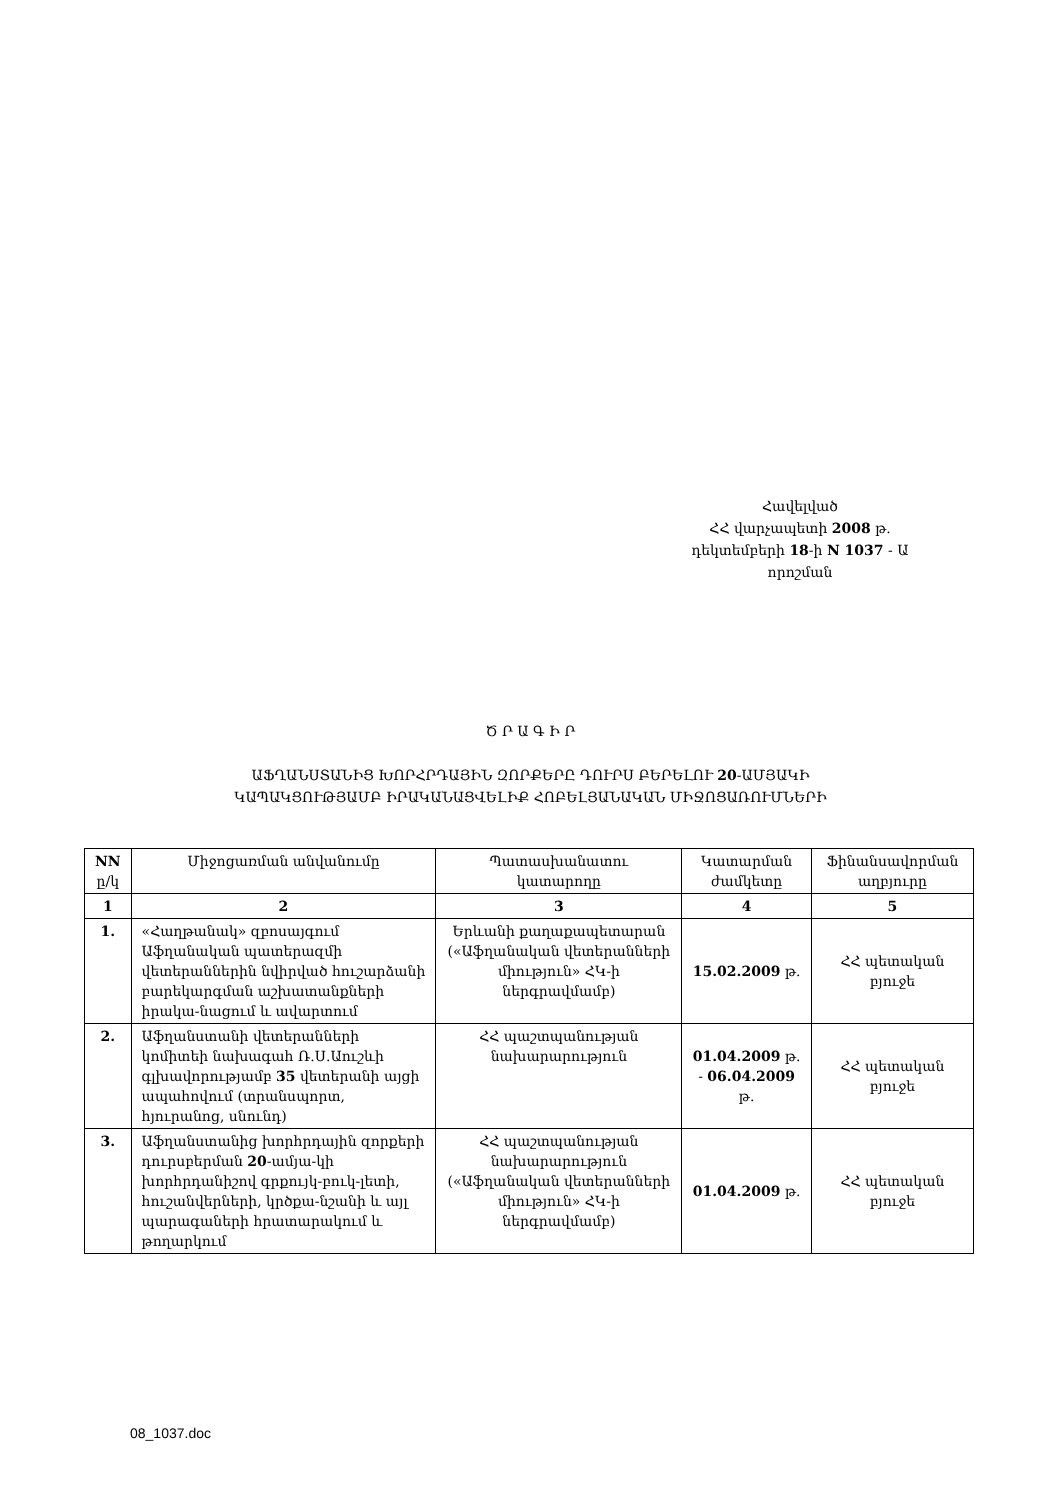Հավելված
ՀՀ վարչապետի 2008 թ.
դեկտեմբերի 18-ի N 1037 - Ա
որոշման
Ծ Ր Ա Գ Ի Ր
ԱՖՂԱՆՍՏԱՆԻՑ ԽՈՐՀՐԴԱՅԻՆ ԶՈՐՔԵՐԸ ԴՈՒՐՍ ԲԵՐԵԼՈՒ 20-ԱՄՅԱԿԻ
ԿԱՊԱԿՑՈՒԹՅԱՄԲ ԻՐԱԿԱՆԱՑՎԵԼԻՔ ՀՈԲԵԼՅԱՆԱԿԱՆ ՄԻՋՈՑԱՌՈՒՄՆԵՐԻ
| NN ը/կ | Միջոցառման անվանումը | Պատասխանատու կատարողը | Կատարման ժամկետը | Ֆինանսավորման աղբյուրը |
| --- | --- | --- | --- | --- |
| 1 | 2 | 3 | 4 | 5 |
| 1. | «Հաղթանակ» զբոսայգում Աֆղանական պատերազմի վետերաններին նվիրված հուշարձանի բարեկարգման աշխատանքների իրակա-նացում և ավարտում | Երևանի քաղաքապետարան («Աֆղանական վետերանների միություն» ՀԿ-ի ներգրավմամբ) | 15.02.2009 թ. | ՀՀ պետական բյուջե |
| 2. | Աֆղանստանի վետերանների կոմիտեի նախագահ Ռ.Ս.Աուշևի գլխավորությամբ 35 վետերանի այցի ապահովում (տրանսպորտ, հյուրանոց, սնունդ) | ՀՀ պաշտպանության նախարարություն | 01.04.2009 թ. - 06.04.2009 թ. | ՀՀ պետական բյուջե |
| 3. | Աֆղանստանից խորհրդային զորքերի դուրսբերման 20 -ամյա-կի խորհրդանիշով գրքույկ-բուկ-լետի, հուշանվերների, կրծքա-նշանի և այլ պարագաների հրատարակում և թողարկում | ՀՀ պաշտպանության նախարարություն («Աֆղանական վետերանների միություն» ՀԿ-ի ներգրավմամբ) | 01.04.2009 թ. | ՀՀ պետական բյուջե |
08_1037.doc